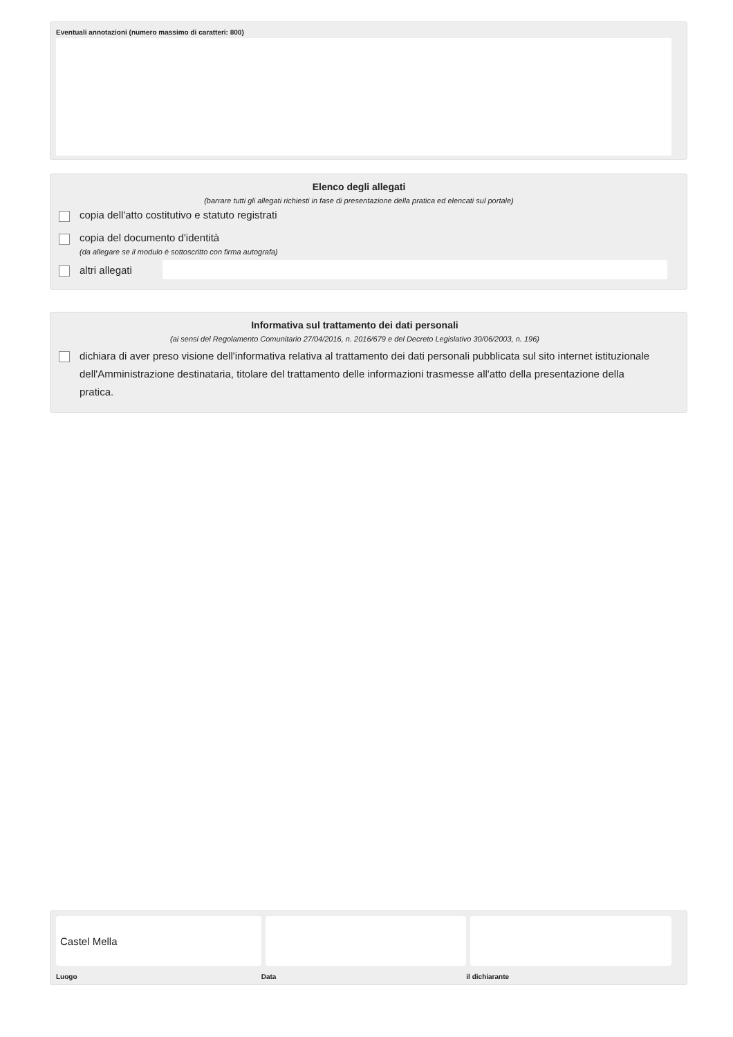Eventuali annotazioni (numero massimo di caratteri: 800)
Elenco degli allegati
(barrare tutti gli allegati richiesti in fase di presentazione della pratica ed elencati sul portale)
copia dell'atto costitutivo e statuto registrati
copia del documento d'identità
(da allegare se il modulo è sottoscritto con firma autografa)
altri allegati
Informativa sul trattamento dei dati personali
(ai sensi del Regolamento Comunitario 27/04/2016, n. 2016/679 e del Decreto Legislativo 30/06/2003, n. 196)
dichiara di aver preso visione dell'informativa relativa al trattamento dei dati personali pubblicata sul sito internet istituzionale dell'Amministrazione destinataria, titolare del trattamento delle informazioni trasmesse all'atto della presentazione della pratica.
Castel Mella
Luogo Data il dichiarante